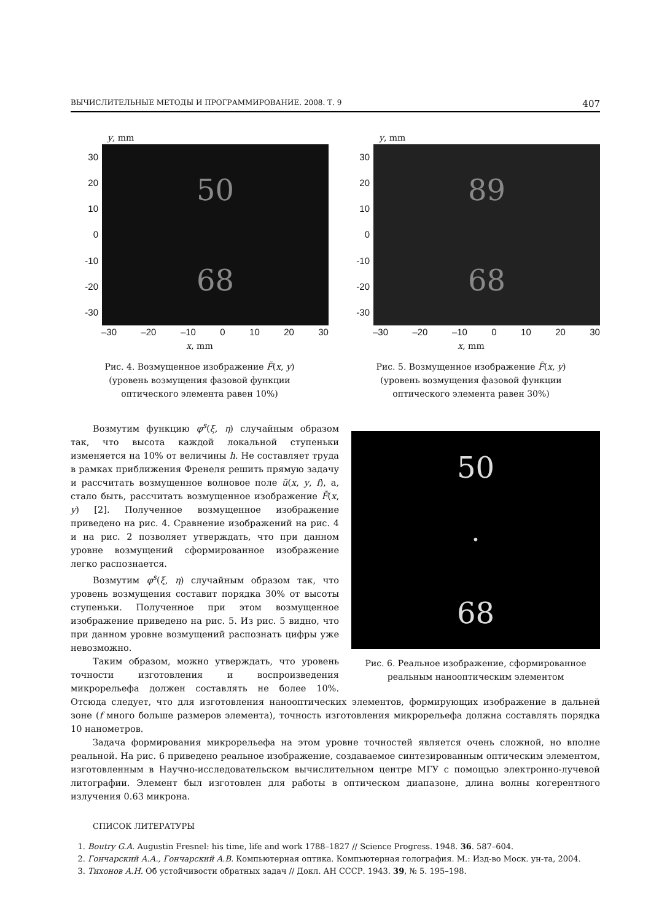ВЫЧИСЛИТЕЛЬНЫЕ МЕТОДЫ И ПРОГРАММИРОВАНИЕ. 2008. Т. 9 407
y, mm
30
20
10
0
-10
-20
-30
50
68
–30 –20 –10 0 10 20 30
x, mm
Рис. 4. Возмущенное изображение F̃(x, y)
(уровень возмущения фазовой функции
оптического элемента равен 10%)
y, mm
30
20
10
0
-10
-20
-30
89
68
–30 –20 –10 0 10 20 30
x, mm
Рис. 5. Возмущенное изображение F̃(x, y)
(уровень возмущения фазовой функции
оптического элемента равен 30%)
50
•
68
Рис. 6. Реальное изображение, сформированное реальным нанооптическим элементом
Возмутим функцию φ<sup>s</sup>(ξ, η) случайным образом так, что высота каждой локальной ступеньки изменяется на 10% от величины h. Не составляет труда в рамках приближения Френеля решить прямую задачу и рассчитать возмущенное волновое поле ũ(x, y, f), а, стало быть, рассчитать возмущенное изображение F̃(x, y) [2]. Полученное возмущенное изображение приведено на рис. 4. Сравнение изображений на рис. 4 и на рис. 2 позволяет утверждать, что при данном уровне возмущений сформированное изображение легко распознается.
Возмутим φ<sup>s</sup>(ξ, η) случайным образом так, что уровень возмущения составит порядка 30% от высоты ступеньки. Полученное при этом возмущенное изображение приведено на рис. 5. Из рис. 5 видно, что при данном уровне возмущений распознать цифры уже невозможно.
Таким образом, можно утверждать, что уровень точности изготовления и воспроизведения микрорельефа должен составлять не более 10%. Отсюда следует, что для изготовления нанооптических элементов, формирующих изображение в дальней зоне (f много больше размеров элемента), точность изготовления микрорельефа должна составлять порядка 10 нанометров.
Задача формирования микрорельефа на этом уровне точностей является очень сложной, но вполне реальной. На рис. 6 приведено реальное изображение, создаваемое синтезированным оптическим элементом, изготовленным в Научно-исследовательском вычислительном центре МГУ с помощью электронно-лучевой литографии. Элемент был изготовлен для работы в оптическом диапазоне, длина волны когерентного излучения 0.63 микрона.
СПИСОК ЛИТЕРАТУРЫ
1. Boutry G.A. Augustin Fresnel: his time, life and work 1788–1827 // Science Progress. 1948. 36. 587–604.
2. Гончарский А.А., Гончарский А.В. Компьютерная оптика. Компьютерная голография. М.: Изд-во Моск. ун-та, 2004.
3. Тихонов А.Н. Об устойчивости обратных задач // Докл. АН СССР. 1943. 39, № 5. 195–198.